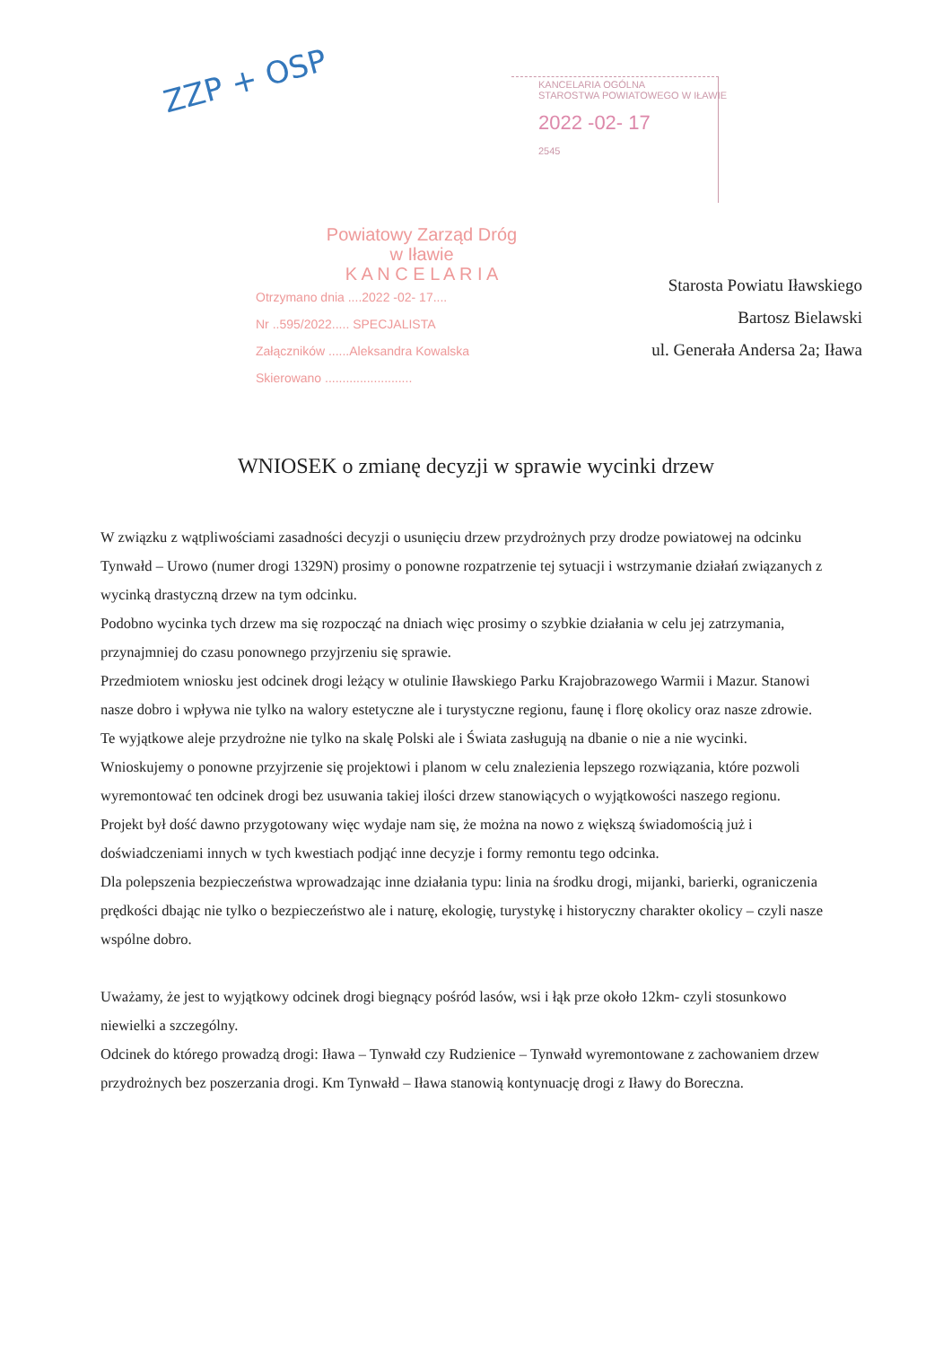ZZP + OSP
KANCELARIA OGÓLNA
STAROSTWA POWIATOWEGO W IŁAWIE
2022 -02- 17
2545
Powiatowy Zarząd Dróg
w Iławie
K A N C E L A R I A
Otrzymano dnia ....2022 -02- 17....
Nr ..595/2022..... SPECJALISTA
Załączników ......Aleksandra Kowalska
Skierowano .........................
Starosta Powiatu Iławskiego
Bartosz Bielawski
ul. Generała Andersa 2a; Iława
WNIOSEK o zmianę decyzji w sprawie wycinki drzew
W związku z wątpliwościami zasadności decyzji o usunięciu drzew przydrożnych przy drodze powiatowej na odcinku Tynwałd – Urowo (numer drogi 1329N) prosimy o ponowne rozpatrzenie tej sytuacji i wstrzymanie działań związanych z wycinką drastyczną drzew na tym odcinku.
Podobno wycinka tych drzew ma się rozpocząć na dniach więc prosimy o szybkie działania w celu jej zatrzymania, przynajmniej do czasu ponownego przyjrzeniu się sprawie.
Przedmiotem wniosku jest odcinek drogi leżący w otulinie Iławskiego Parku Krajobrazowego Warmii i Mazur. Stanowi nasze dobro i wpływa nie tylko na walory estetyczne ale i turystyczne regionu, faunę i florę okolicy oraz nasze zdrowie. Te wyjątkowe aleje przydrożne nie tylko na skalę Polski ale i Świata zasługują na dbanie o nie a nie wycinki.
Wnioskujemy o ponowne przyjrzenie się projektowi i planom w celu znalezienia lepszego rozwiązania, które pozwoli wyremontować ten odcinek drogi bez usuwania takiej ilości drzew stanowiących o wyjątkowości naszego regionu.
Projekt był dość dawno przygotowany więc wydaje nam się, że można na nowo z większą świadomością już i doświadczeniami innych w tych kwestiach podjąć inne decyzje i formy remontu tego odcinka.
Dla polepszenia bezpieczeństwa wprowadzając inne działania typu: linia na środku drogi, mijanki, barierki, ograniczenia prędkości dbając nie tylko o bezpieczeństwo ale i naturę, ekologię, turystykę i historyczny charakter okolicy – czyli nasze wspólne dobro.
Uważamy, że jest to wyjątkowy odcinek drogi biegnący pośród lasów, wsi i łąk prze około 12km- czyli stosunkowo niewielki a szczególny.
Odcinek do którego prowadzą drogi: Iława – Tynwałd czy Rudzienice – Tynwałd wyremontowane z zachowaniem drzew przydrożnych bez poszerzania drogi. Km Tynwałd – Iława stanowią kontynuację drogi z Iławy do Boreczna.